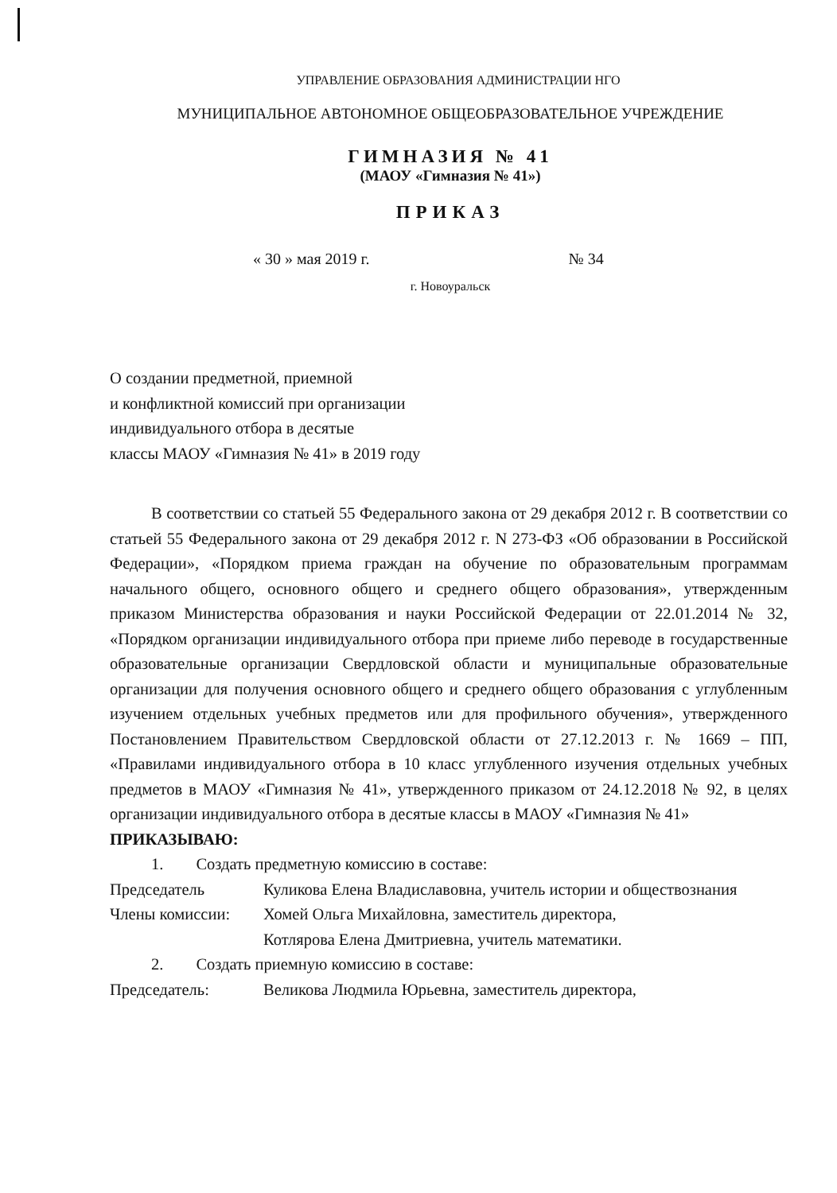УПРАВЛЕНИЕ ОБРАЗОВАНИЯ АДМИНИСТРАЦИИ НГО
МУНИЦИПАЛЬНОЕ АВТОНОМНОЕ ОБЩЕОБРАЗОВАТЕЛЬНОЕ УЧРЕЖДЕНИЕ
ГИМНАЗИЯ № 41
(МАОУ «Гимназия № 41»)
ПРИКАЗ
« 30 » мая 2019 г. № 34
г. Новоуральск
О создании предметной, приемной
и конфликтной комиссий при организации
индивидуального отбора в десятые
классы МАОУ «Гимназия № 41» в 2019 году
В соответствии со статьей 55 Федерального закона от 29 декабря 2012 г. В соответствии со статьей 55 Федерального закона от 29 декабря 2012 г. N 273-ФЗ «Об образовании в Российской Федерации», «Порядком приема граждан на обучение по образовательным программам начального общего, основного общего и среднего общего образования», утвержденным приказом Министерства образования и науки Российской Федерации от 22.01.2014 № 32, «Порядком организации индивидуального отбора при приеме либо переводе в государственные образовательные организации Свердловской области и муниципальные образовательные организации для получения основного общего и среднего общего образования с углубленным изучением отдельных учебных предметов или для профильного обучения», утвержденного Постановлением Правительством Свердловской области от 27.12.2013 г. № 1669 – ПП, «Правилами индивидуального отбора в 10 класс углубленного изучения отдельных учебных предметов в МАОУ «Гимназия № 41», утвержденного приказом от 24.12.2018 № 92, в целях организации индивидуального отбора в десятые классы в МАОУ «Гимназия № 41»
ПРИКАЗЫВАЮ:
1. Создать предметную комиссию в составе:
Председатель Куликова Елена Владиславовна, учитель истории и обществознания
Члены комиссии: Хомей Ольга Михайловна, заместитель директора,
Котлярова Елена Дмитриевна, учитель математики.
2. Создать приемную комиссию в составе:
Председатель: Великова Людмила Юрьевна, заместитель директора,